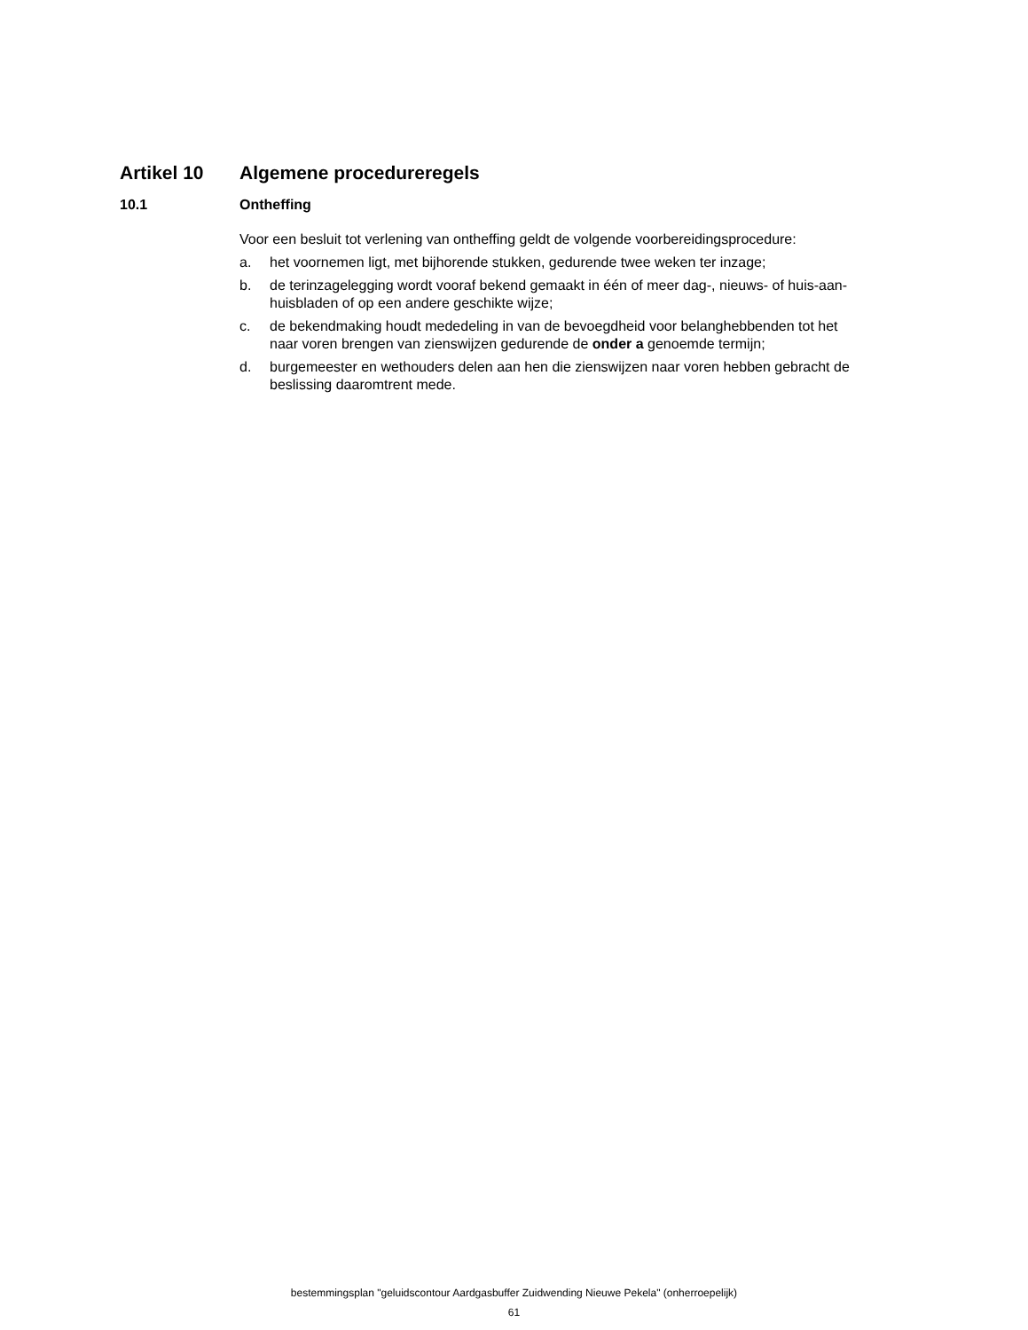Artikel 10 Algemene procedureregels
10.1 Ontheffing
Voor een besluit tot verlening van ontheffing geldt de volgende voorbereidingsprocedure:
a. het voornemen ligt, met bijhorende stukken, gedurende twee weken ter inzage;
b. de terinzagelegging wordt vooraf bekend gemaakt in één of meer dag-, nieuws- of huis-aan-huisbladen of op een andere geschikte wijze;
c. de bekendmaking houdt mededeling in van de bevoegdheid voor belanghebbenden tot het naar voren brengen van zienswijzen gedurende de onder a genoemde termijn;
d. burgemeester en wethouders delen aan hen die zienswijzen naar voren hebben gebracht de beslissing daaromtrent mede.
bestemmingsplan "geluidscontour Aardgasbuffer Zuidwending Nieuwe Pekela" (onherroepelijk)
61